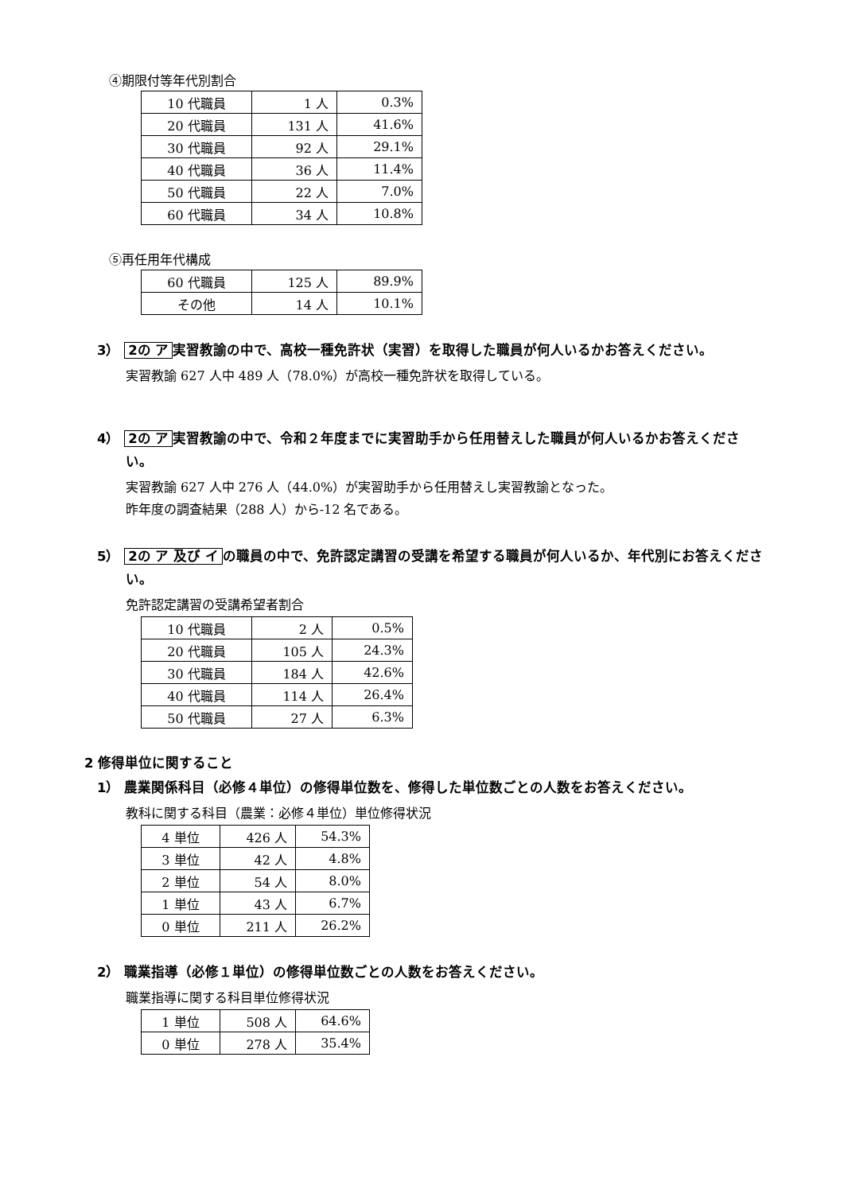④期限付等年代別割合
| 10 代職員 | 1 人 | 0.3% |
| 20 代職員 | 131 人 | 41.6% |
| 30 代職員 | 92 人 | 29.1% |
| 40 代職員 | 36 人 | 11.4% |
| 50 代職員 | 22 人 | 7.0% |
| 60 代職員 | 34 人 | 10.8% |
⑤再任用年代構成
| 60 代職員 | 125 人 | 89.9% |
| その他 | 14 人 | 10.1% |
3） 2の ア 実習教諭の中で、高校一種免許状（実習）を取得した職員が何人いるかお答えください。
実習教諭 627 人中 489 人（78.0%）が高校一種免許状を取得している。
4） 2の ア 実習教諭の中で、令和２年度までに実習助手から任用替えした職員が何人いるかお答えください。
実習教諭 627 人中 276 人（44.0%）が実習助手から任用替えし実習教諭となった。
昨年度の調査結果（288 人）から-12 名である。
5） 2の ア 及び イ の職員の中で、免許認定講習の受講を希望する職員が何人いるか、年代別にお答えください。
免許認定講習の受講希望者割合
| 10 代職員 | 2 人 | 0.5% |
| 20 代職員 | 105 人 | 24.3% |
| 30 代職員 | 184 人 | 42.6% |
| 40 代職員 | 114 人 | 26.4% |
| 50 代職員 | 27 人 | 6.3% |
2 修得単位に関すること
1） 農業関係科目（必修４単位）の修得単位数を、修得した単位数ごとの人数をお答えください。
教科に関する科目（農業：必修４単位）単位修得状況
| 4 単位 | 426 人 | 54.3% |
| 3 単位 | 42 人 | 4.8% |
| 2 単位 | 54 人 | 8.0% |
| 1 単位 | 43 人 | 6.7% |
| 0 単位 | 211 人 | 26.2% |
2） 職業指導（必修１単位）の修得単位数ごとの人数をお答えください。
職業指導に関する科目単位修得状況
| 1 単位 | 508 人 | 64.6% |
| 0 単位 | 278 人 | 35.4% |